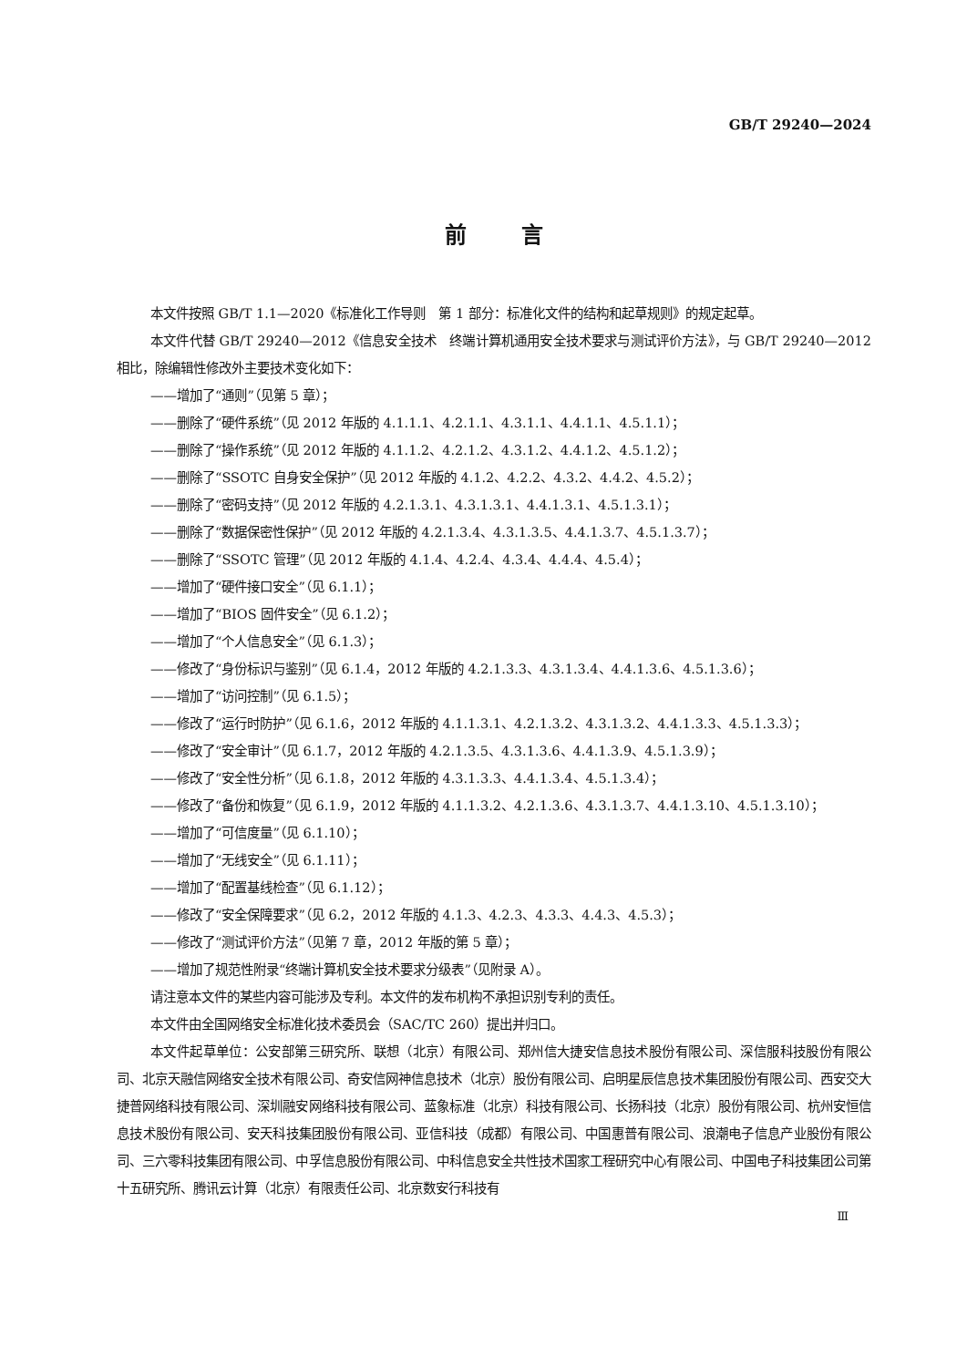GB/T 29240—2024
前言
本文件按照 GB/T 1.1—2020《标准化工作导则　第 1 部分：标准化文件的结构和起草规则》的规定起草。
本文件代替 GB/T 29240—2012《信息安全技术　终端计算机通用安全技术要求与测试评价方法》，与 GB/T 29240—2012 相比，除编辑性修改外主要技术变化如下：
——增加了“通则”（见第 5 章）；
——删除了“硬件系统”（见 2012 年版的 4.1.1.1、4.2.1.1、4.3.1.1、4.4.1.1、4.5.1.1）；
——删除了“操作系统”（见 2012 年版的 4.1.1.2、4.2.1.2、4.3.1.2、4.4.1.2、4.5.1.2）；
——删除了“SSOTC 自身安全保护”（见 2012 年版的 4.1.2、4.2.2、4.3.2、4.4.2、4.5.2）；
——删除了“密码支持”（见 2012 年版的 4.2.1.3.1、4.3.1.3.1、4.4.1.3.1、4.5.1.3.1）；
——删除了“数据保密性保护”（见 2012 年版的 4.2.1.3.4、4.3.1.3.5、4.4.1.3.7、4.5.1.3.7）；
——删除了“SSOTC 管理”（见 2012 年版的 4.1.4、4.2.4、4.3.4、4.4.4、4.5.4）；
——增加了“硬件接口安全”（见 6.1.1）；
——增加了“BIOS 固件安全”（见 6.1.2）；
——增加了“个人信息安全”（见 6.1.3）；
——修改了“身份标识与鉴别”（见 6.1.4，2012 年版的 4.2.1.3.3、4.3.1.3.4、4.4.1.3.6、4.5.1.3.6）；
——增加了“访问控制”（见 6.1.5）；
——修改了“运行时防护”（见 6.1.6，2012 年版的 4.1.1.3.1、4.2.1.3.2、4.3.1.3.2、4.4.1.3.3、4.5.1.3.3）；
——修改了“安全审计”（见 6.1.7，2012 年版的 4.2.1.3.5、4.3.1.3.6、4.4.1.3.9、4.5.1.3.9）；
——修改了“安全性分析”（见 6.1.8，2012 年版的 4.3.1.3.3、4.4.1.3.4、4.5.1.3.4）；
——修改了“备份和恢复”（见 6.1.9，2012 年版的 4.1.1.3.2、4.2.1.3.6、4.3.1.3.7、4.4.1.3.10、4.5.1.3.10）；
——增加了“可信度量”（见 6.1.10）；
——增加了“无线安全”（见 6.1.11）；
——增加了“配置基线检查”（见 6.1.12）；
——修改了“安全保障要求”（见 6.2，2012 年版的 4.1.3、4.2.3、4.3.3、4.4.3、4.5.3）；
——修改了“测试评价方法”（见第 7 章，2012 年版的第 5 章）；
——增加了规范性附录“终端计算机安全技术要求分级表”（见附录 A）。
请注意本文件的某些内容可能涉及专利。本文件的发布机构不承担识别专利的责任。
本文件由全国网络安全标准化技术委员会（SAC/TC 260）提出并归口。
本文件起草单位：公安部第三研究所、联想（北京）有限公司、郑州信大捷安信息技术股份有限公司、深信服科技股份有限公司、北京天融信网络安全技术有限公司、奇安信网神信息技术（北京）股份有限公司、启明星辰信息技术集团股份有限公司、西安交大捷普网络科技有限公司、深圳融安网络科技有限公司、蓝象标准（北京）科技有限公司、长扬科技（北京）股份有限公司、杭州安恒信息技术股份有限公司、安天科技集团股份有限公司、亚信科技（成都）有限公司、中国惠普有限公司、浪潮电子信息产业股份有限公司、三六零科技集团有限公司、中孚信息股份有限公司、中科信息安全共性技术国家工程研究中心有限公司、中国电子科技集团公司第十五研究所、腾讯云计算（北京）有限责任公司、北京数安行科技有
Ⅲ